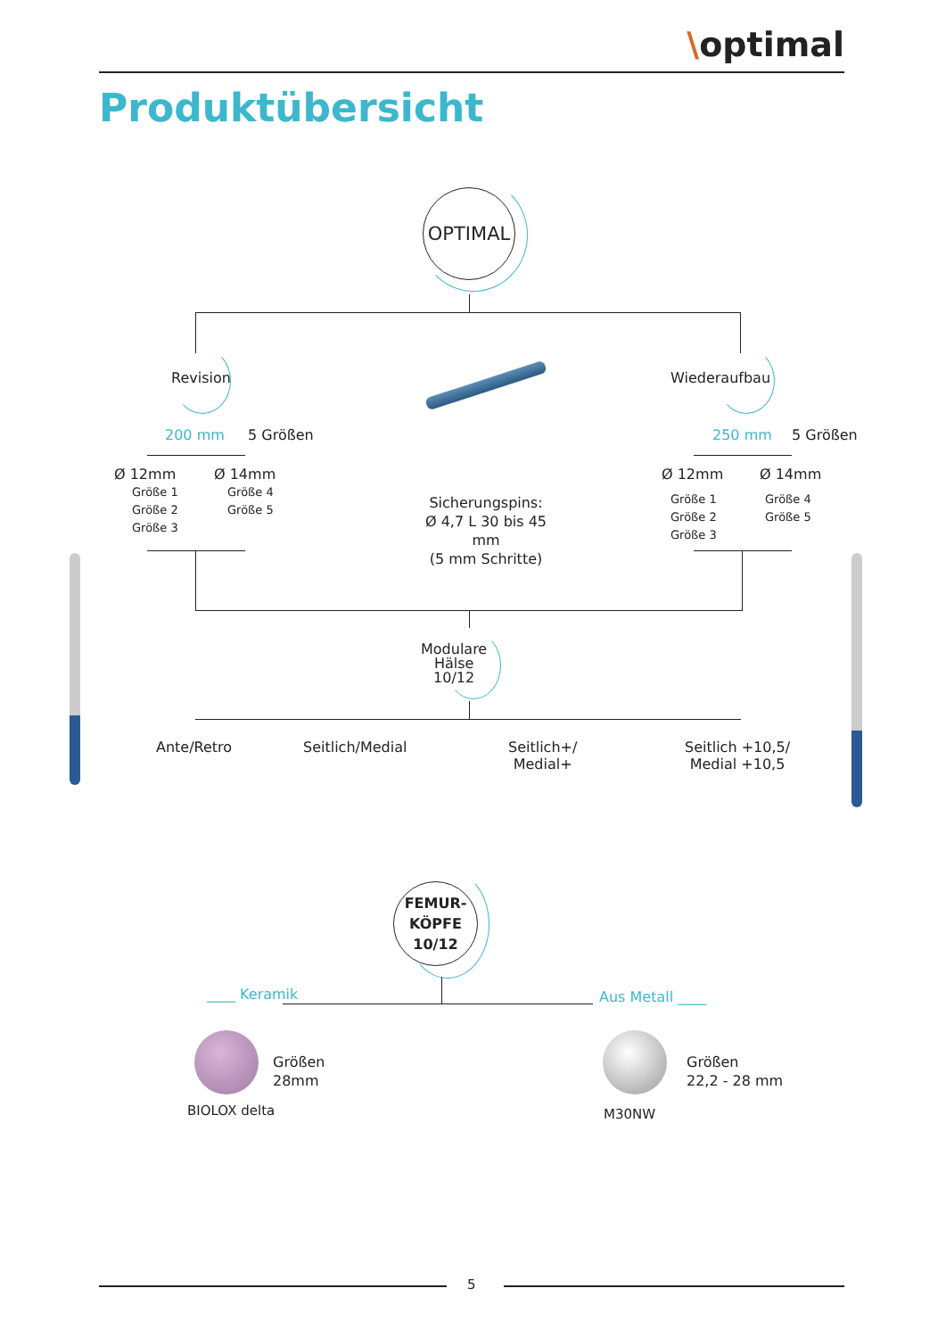\optimal
Produktübersicht
OPTIMAL
Revision
200 mm 5 Größen
Ø 12mm
Größe 1
Größe 2
Größe 3
Ø 14mm
Größe 4
Größe 5
Sicherungspins:
Ø 4,7 L 30 bis 45 mm
(5 mm Schritte)
Wiederaufbau
250 mm 5 Größen
Ø 12mm
Größe 1
Größe 2
Größe 3
Ø 14mm
Größe 4
Größe 5
Modulare
Hälse
10/12
Ante/Retro Seitlich/Medial
Seitlich+/
Medial+
Seitlich +10,5/
Medial +10,5
FEMUR-
KÖPFE
10/12
____ Keramik Aus Metall ____
Größen
28mm
BIOLOX delta
Größen
22,2 - 28 mm
M30NW
5